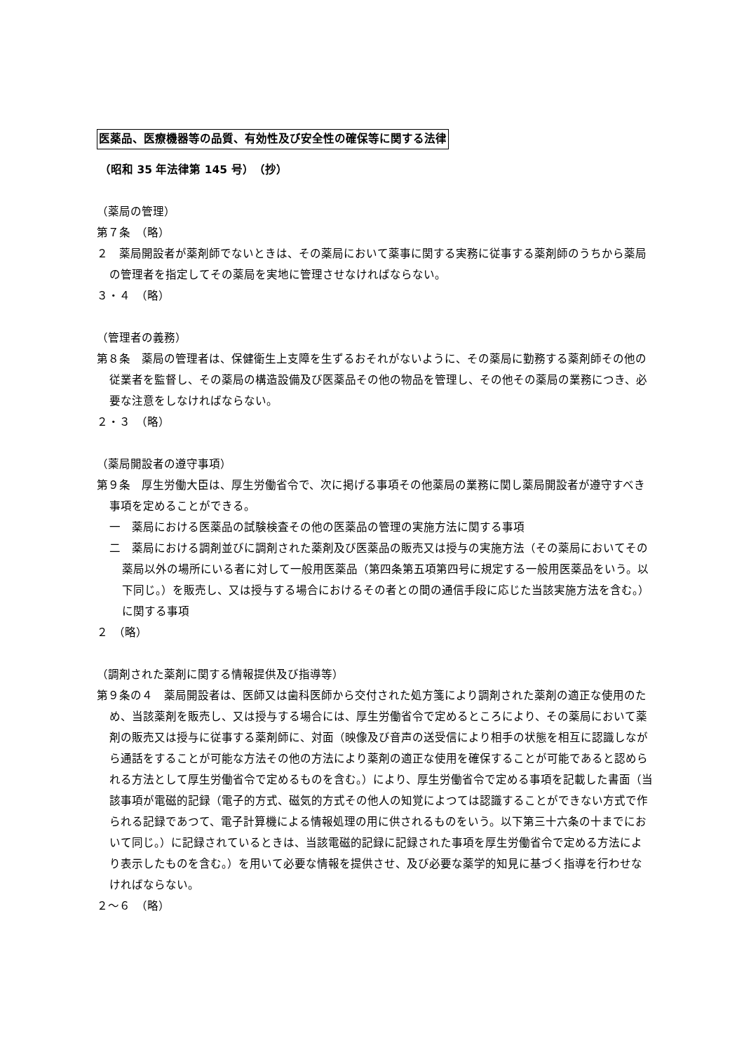医薬品、医療機器等の品質、有効性及び安全性の確保等に関する法律
（昭和 35 年法律第 145 号）　（抄）
（薬局の管理）
第７条　（略）
２　薬局開設者が薬剤師でないときは、その薬局において薬事に関する実務に従事する薬剤師のうちから薬局の管理者を指定してその薬局を実地に管理させなければならない。
３・４　（略）
（管理者の義務）
第８条　薬局の管理者は、保健衛生上支障を生ずるおそれがないように、その薬局に勤務する薬剤師その他の従業者を監督し、その薬局の構造設備及び医薬品その他の物品を管理し、その他その薬局の業務につき、必要な注意をしなければならない。
２・３　（略）
（薬局開設者の遵守事項）
第９条　厚生労働大臣は、厚生労働省令で、次に掲げる事項その他薬局の業務に関し薬局開設者が遵守すべき事項を定めることができる。
一　薬局における医薬品の試験検査その他の医薬品の管理の実施方法に関する事項
二　薬局における調剤並びに調剤された薬剤及び医薬品の販売又は授与の実施方法（その薬局においてその薬局以外の場所にいる者に対して一般用医薬品（第四条第五項第四号に規定する一般用医薬品をいう。以下同じ。）を販売し、又は授与する場合におけるその者との間の通信手段に応じた当該実施方法を含む。）に関する事項
２　（略）
（調剤された薬剤に関する情報提供及び指導等）
第９条の４　薬局開設者は、医師又は歯科医師から交付された処方箋により調剤された薬剤の適正な使用のため、当該薬剤を販売し、又は授与する場合には、厚生労働省令で定めるところにより、その薬局において薬剤の販売又は授与に従事する薬剤師に、対面（映像及び音声の送受信により相手の状態を相互に認識しながら通話をすることが可能な方法その他の方法により薬剤の適正な使用を確保することが可能であると認められる方法として厚生労働省令で定めるものを含む。）により、厚生労働省令で定める事項を記載した書面（当該事項が電磁的記録（電子的方式、磁気的方式その他人の知覚によつては認識することができない方式で作られる記録であつて、電子計算機による情報処理の用に供されるものをいう。以下第三十六条の十までにおいて同じ。）に記録されているときは、当該電磁的記録に記録された事項を厚生労働省令で定める方法により表示したものを含む。）を用いて必要な情報を提供させ、及び必要な薬学的知見に基づく指導を行わせなければならない。
２～６　（略）